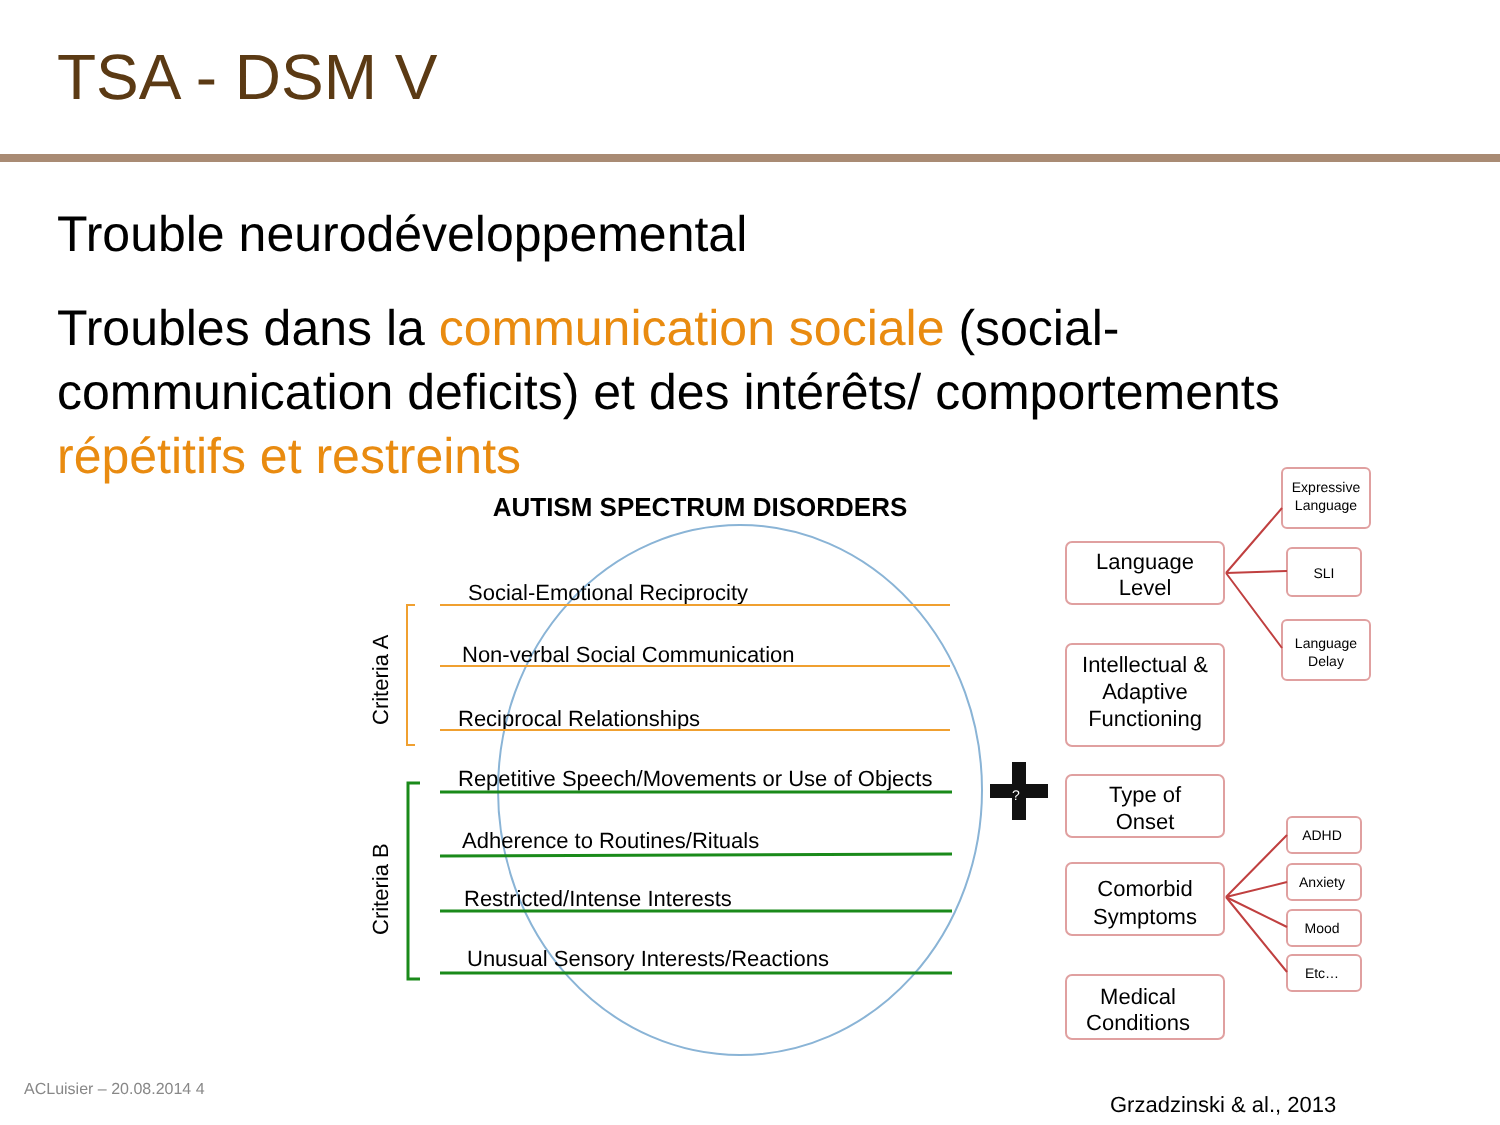TSA - DSM V
Trouble neurodéveloppemental
Troubles dans la communication sociale (social-communication deficits) et des intérêts/ comportements répétitifs et restreints
AUTISM SPECTRUM DISORDERS
Social-Emotional Reciprocity
Non-verbal Social Communication
Reciprocal Relationships
Repetitive Speech/Movements or Use of Objects
Adherence to Routines/Rituals
Restricted/Intense Interests
Unusual Sensory Interests/Reactions
Criteria A
Criteria B
?
Language
Level
Intellectual &
Adaptive
Functioning
Type of
Onset
Comorbid
Symptoms
Medical
Conditions
Expressive
Language
SLI
Language
Delay
ADHD
Anxiety
Mood
Etc…
ACLuisier – 20.08.2014 4
Grzadzinski & al., 2013